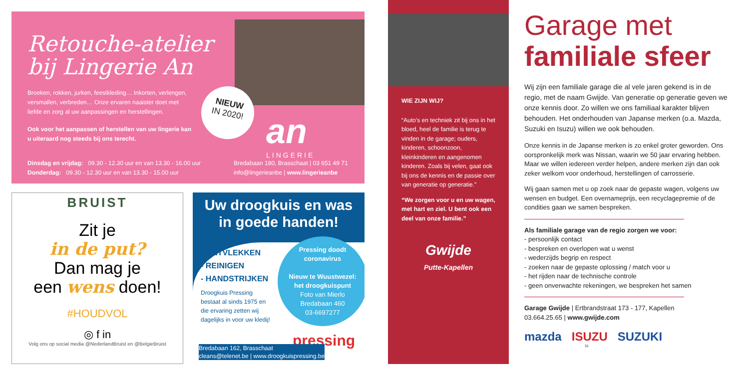Retouche-atelier
bij Lingerie An
Broeken, rokken, jurken, feestkleding… Inkorten, verlengen, versmallen, verbreden… Onze ervaren naaister doet met liefde en zorg al uw aanpassingen en herstellingen.
Ook voor het aanpassen of herstellen van uw lingerie kan u uiteraard nog steeds bij ons terecht.
NIEUW
IN 2020!
an
LINGERIE
Dinsdag en vrijdag: 09.30 - 12.30 uur en van 13.30 - 16.00 uur
Donderdag: 09.30 - 12.30 uur en van 13.30 - 15.00 uur
Bredabaan 180, Brasschaat | 03 651 49 71
info@lingerieanbe | www.lingerieanbe
BRUIST
Zit je
in de put?
Dan mag je
een wens doen!
#HOUDVOL
◎ f in
Volg ons op social media @NederlandBruist en @BelgieBruist
Uw droogkuis en was
in goede handen!
- ONTVLEKKEN
- REINIGEN
- HANDSTRIJKEN
Droogkuis Pressing
bestaat al sinds 1975 en
die ervaring zetten wij
dagelijks in voor uw kledij!
Pressing doodt
coronavirus
Nieuw te Wuustwezel:
het droogkuispunt
Foto van Mierlo
Bredabaan 460
03-6697277
pressing
Bredabaan 162, Brasschaat
cleans@telenet.be | www.droogkuispressing.be
WIE ZIJN WIJ?
“Auto’s en techniek zit bij ons in het bloed, heel de familie is terug te vinden in de garage; ouders, kinderen, schoonzoon, kleinkinderen en aangenomen kinderen. Zoals bij velen, gaat ook bij ons de kennis en de passie over van generatie op generatie.”
“We zorgen voor u en uw wagen, met hart en ziel. U bent ook een deel van onze familie.”
Gwijde
Putte-Kapellen
Garage met
familiale sfeer
Wij zijn een familiale garage die al vele jaren gekend is in de regio, met de naam Gwijde. Van generatie op generatie geven we onze kennis door. Zo willen we ons familiaal karakter blijven behouden. Het onderhouden van Japanse merken (o.a. Mazda, Suzuki en Isuzu) willen we ook behouden.
Onze kennis in de Japanse merken is zo enkel groter geworden. Ons oorspronkelijk merk was Nissan, waarin we 50 jaar ervaring hebben. Maar we willen iedereen verder helpen, andere merken zijn dan ook zeker welkom voor onderhoud, herstellingen of carrosserie.
Wij gaan samen met u op zoek naar de gepaste wagen, volgens uw wensen en budget. Een overnameprijs, een recyclagepremie of de condities gaan we samen bespreken.
Als familiale garage van de regio zorgen we voor:
- persoonlijk contact
- bespreken en overlopen wat u wenst
- wederzijds begrip en respect
- zoeken naar de gepaste oplossing / match voor u
- het rijden naar de technische controle
- geen onverwachte rekeningen, we bespreken het samen
Garage Gwijde | Ertbrandstraat 173 - 177, Kapellen
03.664.25.65 | www.gwijde.com
mazda ISUZU SUZUKI
31